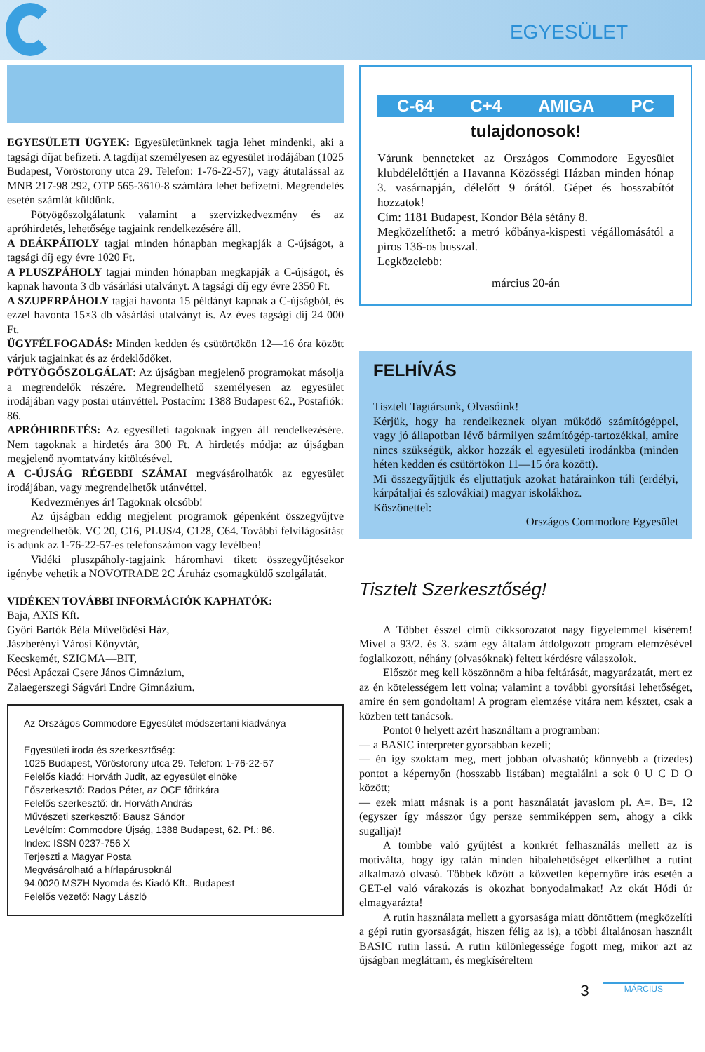EGYESÜLET
EGYESÜLETI ÜGYEK: Egyesületünknek tagja lehet mindenki, aki a tagsági díjat befizeti. A tagdíjat személyesen az egyesület irodájában (1025 Budapest, Vöröstorony utca 29. Telefon: 1-76-22-57), vagy átutalással az MNB 217-98 292, OTP 565-3610-8 számlára lehet befizetni. Megrendelés esetén számlát küldünk.
Pötyögőszolgálatunk valamint a szervizkedvezmény és az apróhirdetés, lehetősége tagjaink rendelkezésére áll.
A DEÁKPÁHOLY tagjai minden hónapban megkapják a C-újságot, a tagsági díj egy évre 1020 Ft.
A PLUSZPÁHOLY tagjai minden hónapban megkapják a C-újságot, és kapnak havonta 3 db vásárlási utalványt. A tagsági díj egy évre 2350 Ft.
A SZUPERPÁHOLY tagjai havonta 15 példányt kapnak a C-újságból, és ezzel havonta 15×3 db vásárlási utalványt is. Az éves tagsági díj 24 000 Ft.
ÜGYFÉLFOGADÁS: Minden kedden és csütörtökön 12—16 óra között várjuk tagjainkat és az érdeklődőket.
PÖTYÖGŐSZOLGÁLAT: Az újságban megjelenő programokat másolja a megrendelők részére. Megrendelhető személyesen az egyesület irodájában vagy postai utánvéttel. Postacím: 1388 Budapest 62., Postafiók: 86.
APRÓHIRDETÉS: Az egyesületi tagoknak ingyen áll rendelkezésére. Nem tagoknak a hirdetés ára 300 Ft. A hirdetés módja: az újságban megjelenő nyomtatvány kitöltésével.
A C-ÚJSÁG RÉGEBBI SZÁMAI megvásárolhatók az egyesület irodájában, vagy megrendelhetők utánvéttel.
Kedvezményes ár! Tagoknak olcsóbb!
Az újságban eddig megjelent programok gépenként összegyűjtve megrendelhetők. VC 20, C16, PLUS/4, C128, C64. További felvilágosítást is adunk az 1-76-22-57-es telefonszámon vagy levélben!
Vidéki pluszpáholy-tagjaink háromhavi tikett összegyűjtésekor igénybe vehetik a NOVOTRADE 2C Áruház csomagküldő szolgálatát.
VIDÉKEN TOVÁBBI INFORMÁCIÓK KAPHATÓK:
Baja, AXIS Kft.
Győri Bartók Béla Művelődési Ház,
Jászberényi Városi Könyvtár,
Kecskemét, SZIGMA—BIT,
Pécsi Apáczai Csere János Gimnázium,
Zalaegerszegi Ságvári Endre Gimnázium.
Az Országos Commodore Egyesület módszertani kiadványa
Egyesületi iroda és szerkesztőség:
1025 Budapest, Vöröstorony utca 29. Telefon: 1-76-22-57
Felelős kiadó: Horváth Judit, az egyesület elnöke
Főszerkesztő: Rados Péter, az OCE főtitkára
Felelős szerkesztő: dr. Horváth András
Művészeti szerkesztő: Bausz Sándor
Levélcím: Commodore Újság, 1388 Budapest, 62. Pf.: 86.
Index: ISSN 0237-756 X
Terjeszti a Magyar Posta
Megvásárolható a hírlapárusoknál
94.0020 MSZH Nyomda és Kiadó Kft., Budapest
Felelős vezető: Nagy László
C-64 C+4 AMIGA PC
tulajdonosok!
Várunk benneteket az Országos Commodore Egyesület klubdélelőttjén a Havanna Közösségi Házban minden hónap 3. vasárnapján, délelőtt 9 órától. Gépet és hosszabítót hozzatok!
Cím: 1181 Budapest, Kondor Béla sétány 8.
Megközelíthető: a metró kőbánya-kispesti végállomásától a piros 136-os busszal.
Legközelebb:
március 20-án
FELHÍVÁS
Tisztelt Tagtársunk, Olvasóink!
Kérjük, hogy ha rendelkeznek olyan működő számítógéppel, vagy jó állapotban lévő bármilyen számítógép-tartozékkal, amire nincs szükségük, akkor hozzák el egyesületi irodánkba (minden héten kedden és csütörtökön 11—15 óra között).
Mi összegyűjtjük és eljuttatjuk azokat határainkon túli (erdélyi, kárpátaljai és szlovákiai) magyar iskolákhoz.
Köszönettel:
Országos Commodore Egyesület
Tisztelt Szerkesztőség!
A Többet ésszel című cikksorozatot nagy figyelemmel kísérem! Mivel a 93/2. és 3. szám egy általam átdolgozott program elemzésével foglalkozott, néhány (olvasóknak) feltett kérdésre válaszolok.
Először meg kell köszönnöm a hiba feltárását, magyarázatát, mert ez az én kötelességem lett volna; valamint a további gyorsítási lehetőséget, amire én sem gondoltam! A program elemzése vitára nem késztet, csak a közben tett tanácsok.
Pontot 0 helyett azért használtam a programban:
— a BASIC interpreter gyorsabban kezeli;
— én így szoktam meg, mert jobban olvasható; könnyebb a (tizedes) pontot a képernyőn (hosszabb listában) megtalálni a sok 0 U C D O között;
— ezek miatt másnak is a pont használatát javaslom pl. A=. B=. 12 (egyszer így másszor úgy persze semmiképpen sem, ahogy a cikk sugallja)!
A tömbbe való gyűjtést a konkrét felhasználás mellett az is motiválta, hogy így talán minden hibalehetőséget elkerülhet a rutint alkalmazó olvasó. Többek között a közvetlen képernyőre írás esetén a GET-el való várakozás is okozhat bonyodalmakat! Az okát Hódi úr elmagyarázta!
A rutin használata mellett a gyorsasága miatt döntöttem (megközelíti a gépi rutin gyorsaságát, hiszen félig az is), a többi általánosan használt BASIC rutin lassú. A rutin különlegessége fogott meg, mikor azt az újságban megláttam, és megkíséreltem
3 MÁRCIUS